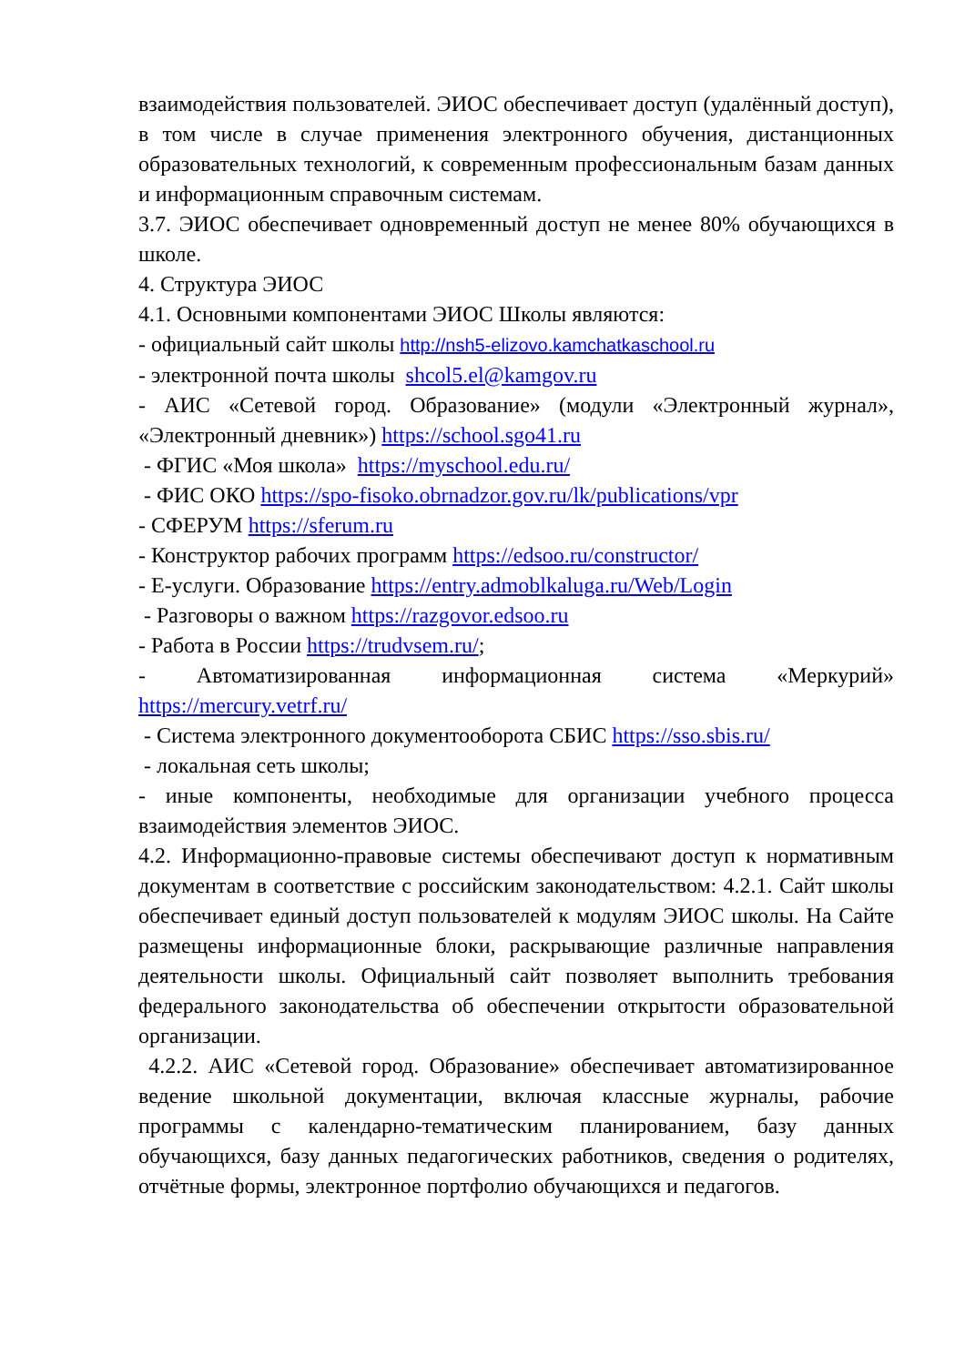взаимодействия пользователей. ЭИОС обеспечивает доступ (удалённый доступ), в том числе в случае применения электронного обучения, дистанционных образовательных технологий, к современным профессиональным базам данных и информационным справочным системам.
3.7. ЭИОС обеспечивает одновременный доступ не менее 80% обучающихся в школе.
4. Структура ЭИОС
4.1. Основными компонентами ЭИОС Школы являются:
- официальный сайт школы http://nsh5-elizovo.kamchatkaschool.ru
- электронной почта школы shcol5.el@kamgov.ru
- АИС «Сетевой город. Образование» (модули «Электронный журнал», «Электронный дневник») https://school.sgo41.ru
- ФГИС «Моя школа» https://myschool.edu.ru/
- ФИС ОКО https://spo-fisoko.obrnadzor.gov.ru/lk/publications/vpr
- СФЕРУМ https://sferum.ru
- Конструктор рабочих программ https://edsoo.ru/constructor/
- Е-услуги. Образование https://entry.admoblkaluga.ru/Web/Login
- Разговоры о важном https://razgovor.edsoo.ru
- Работа в России https://trudvsem.ru/;
- Автоматизированная информационная система «Меркурий» https://mercury.vetrf.ru/
- Система электронного документооборота СБИС https://sso.sbis.ru/
- локальная сеть школы;
- иные компоненты, необходимые для организации учебного процесса взаимодействия элементов ЭИОС.
4.2. Информационно-правовые системы обеспечивают доступ к нормативным документам в соответствие с российским законодательством: 4.2.1. Сайт школы обеспечивает единый доступ пользователей к модулям ЭИОС школы. На Сайте размещены информационные блоки, раскрывающие различные направления деятельности школы. Официальный сайт позволяет выполнить требования федерального законодательства об обеспечении открытости образовательной организации.
4.2.2. АИС «Сетевой город. Образование» обеспечивает автоматизированное ведение школьной документации, включая классные журналы, рабочие программы с календарно-тематическим планированием, базу данных обучающихся, базу данных педагогических работников, сведения о родителях, отчётные формы, электронное портфолио обучающихся и педагогов.